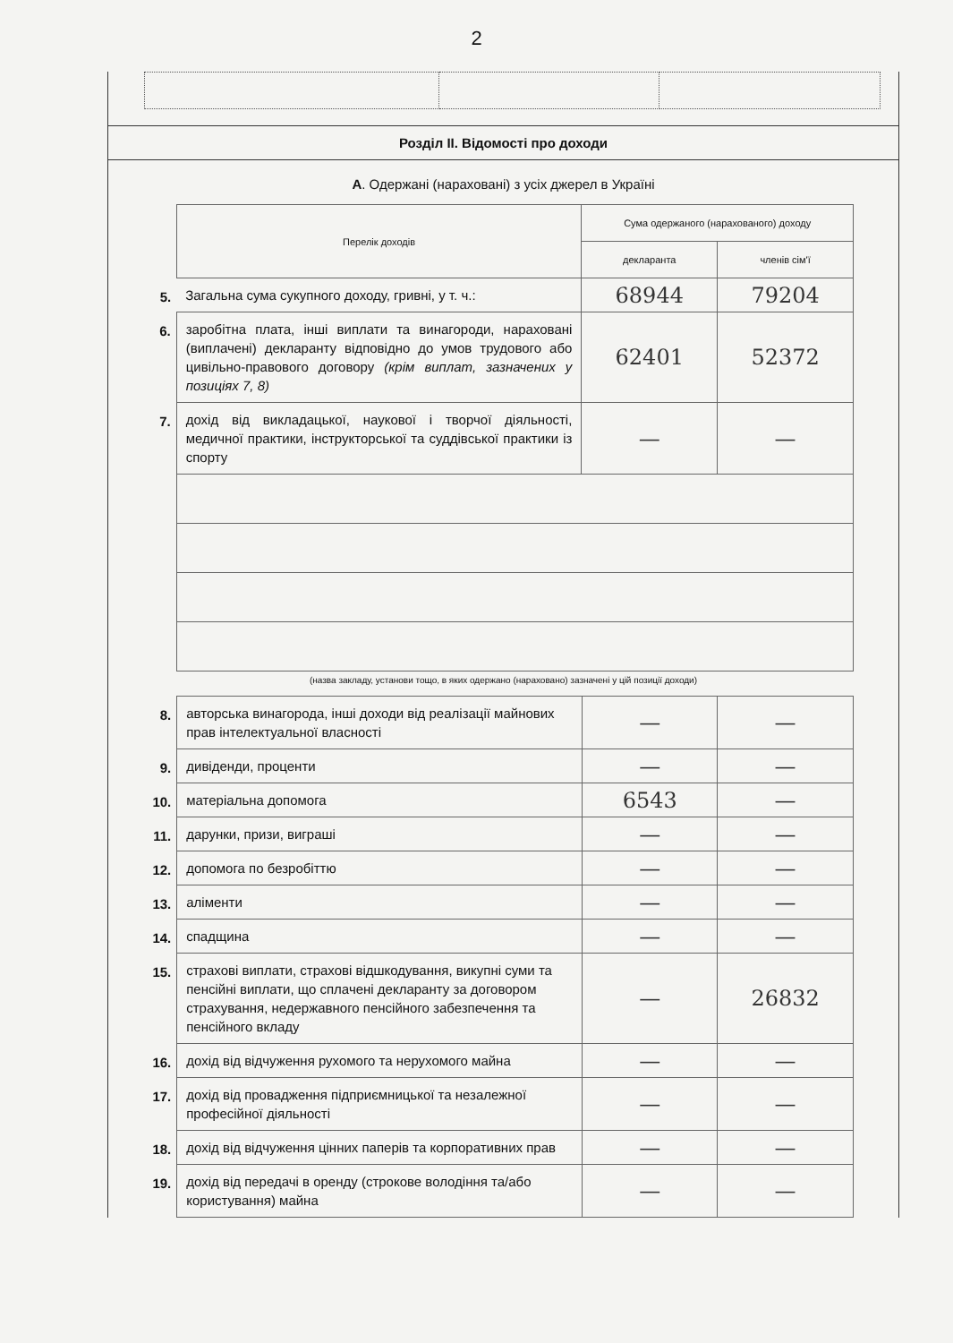2
Розділ II. Відомості про доходи
А. Одержані (нараховані) з усіх джерел в Україні
| | Перелік доходів | Сума одержаного (нарахованого) доходу | |
| | | декларанта | членів сім'ї |
| 5. | Загальна сума сукупного доходу, гривні, у т. ч.: | 68944 | 79204 |
| 6. | заробітна плата, інші виплати та винагороди, нараховані (виплачені) декларанту відповідно до умов трудового або цивільно-правового договору (крім виплат, зазначених у позиціях 7, 8) | 62401 | 52372 |
| 7. | дохід від викладацької, наукової і творчої діяльності, медичної практики, інструкторської та суддівської практики із спорту | — | — |
(назва закладу, установи тощо, в яких одержано (нараховано) зазначені у цій позиції доходи)
| 8. | авторська винагорода, інші доходи від реалізації майнових прав інтелектуальної власності | — | — |
| 9. | дивіденди, проценти | — | — |
| 10. | матеріальна допомога | 6543 | — |
| 11. | дарунки, призи, виграші | — | — |
| 12. | допомога по безробіттю | — | — |
| 13. | аліменти | — | — |
| 14. | спадщина | — | — |
| 15. | страхові виплати, страхові відшкодування, викупні суми та пенсійні виплати, що сплачені декларанту за договором страхування, недержавного пенсійного забезпечення та пенсійного вкладу | — | 26832 |
| 16. | дохід від відчуження рухомого та нерухомого майна | — | — |
| 17. | дохід від провадження підприємницької та незалежної професійної діяльності | — | — |
| 18. | дохід від відчуження цінних паперів та корпоративних прав | — | — |
| 19. | дохід від передачі в оренду (строкове володіння та/або користування) майна | — | — |